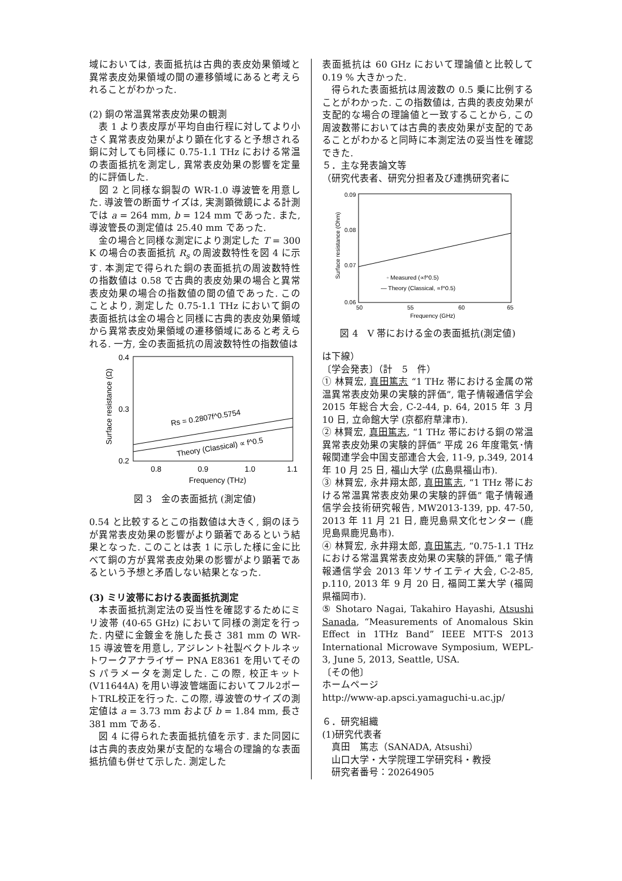域においては, 表面抵抗は古典的表皮効果領域と異常表皮効果領域の間の遷移領域にあると考えられることがわかった.
(2) 銅の常温異常表皮効果の観測
　表 1 より表皮厚が平均自由行程に対してより小さく異常表皮効果がより顕在化すると予想される銅に対しても同様に 0.75-1.1 THz における常温の表面抵抗を測定し, 異常表皮効果の影響を定量的に評価した.
　図 2 と同様な銅製の WR-1.0 導波管を用意した. 導波管の断面サイズは, 実測顕微鏡による計測では a = 264 mm, b = 124 mm であった. また, 導波管長の測定値は 25.40 mm であった.
　金の場合と同様な測定により測定した T = 300 K の場合の表面抵抗 R<sub>s</sub> の周波数特性を図 4 に示す. 本測定で得られた銅の表面抵抗の周波数特性の指数値は 0.58 で古典的表皮効果の場合と異常表皮効果の場合の指数値の間の値であった. このことより, 測定した 0.75-1.1 THz において銅の表面抵抗は金の場合と同様に古典的表皮効果領域から異常表皮効果領域の遷移領域にあると考えられる. 一方, 金の表面抵抗の周波数特性の指数値は
0.4
0.3
0.2
0.8
0.9
1.0
1.1
Frequency (THz)
Surface resistance (Ω)
Rs = 0.2807f^0.5754
Theory (Classical) ∝ f^0.5
図 3　金の表面抵抗 (測定値)
0.54 と比較するとこの指数値は大きく, 銅のほうが異常表皮効果の影響がより顕著であるという結果となった. このことは表 1 に示した様に金に比べて銅の方が異常表皮効果の影響がより顕著であるという予想と矛盾しない結果となった.
(3) ミリ波帯における表面抵抗測定
　本表面抵抗測定法の妥当性を確認するためにミリ波帯 (40-65 GHz) において同様の測定を行った. 内壁に金鍍金を施した長さ 381 mm の WR-15 導波管を用意し, アジレント社製ベクトルネットワークアナライザー PNA E8361 を用いてその S パラメータを測定した. この際, 校正キット(V11644A) を用い導波管端面においてフル2ポートTRL校正を行った. この際, 導波管のサイズの測定値は a = 3.73 mm および b = 1.84 mm, 長さ 381 mm である.
　図 4 に得られた表面抵抗値を示す. また同図には古典的表皮効果が支配的な場合の理論的な表面抵抗値も併せて示した. 測定した
表面抵抗は 60 GHz において理論値と比較して 0.19 % 大きかった.
　得られた表面抵抗は周波数の 0.5 乗に比例することがわかった. この指数値は, 古典的表皮効果が支配的な場合の理論値と一致することから, この周波数帯においては古典的表皮効果が支配的であることがわかると同時に本測定法の妥当性を確認できた.
５．主な発表論文等
（研究代表者、研究分担者及び連携研究者に
0.09
0.08
0.07
0.06
50
55
60
65
Frequency (GHz)
Surface resistance (Ohm)
◦ Measured (∝f^0.5)
— Theory (Classical, ∝f^0.5)
図 4　V 帯における金の表面抵抗(測定値)
は下線）
〔学会発表〕（計　5　件）
① 林賢宏, 真田篤志 “1 THz 帯における金属の常温異常表皮効果の実験的評価”, 電子情報通信学会 2015 年総合大会, C-2-44, p. 64, 2015 年 3 月 10 日, 立命館大学 (京都府草津市).
② 林賢宏, 真田篤志, “1 THz 帯における銅の常温異常表皮効果の実験的評価” 平成 26 年度電気･情報関連学会中国支部連合大会, 11-9, p.349, 2014 年 10 月 25 日, 福山大学 (広島県福山市).
③ 林賢宏, 永井翔太郎, 真田篤志, “1 THz 帯における常温異常表皮効果の実験的評価” 電子情報通信学会技術研究報告, MW2013-139, pp. 47-50, 2013 年 11 月 21 日, 鹿児島県文化センター (鹿児島県鹿児島市).
④ 林賢宏, 永井翔太郎, 真田篤志, “0.75-1.1 THz における常温異常表皮効果の実験的評価,” 電子情報通信学会 2013 年ソサイエティ大会, C-2-85, p.110, 2013 年 9 月 20 日, 福岡工業大学 (福岡県福岡市).
⑤ Shotaro Nagai, Takahiro Hayashi, Atsushi Sanada, “Measurements of Anomalous Skin Effect in 1THz Band” IEEE MTT-S 2013 International Microwave Symposium, WEPL-3, June 5, 2013, Seattle, USA.
〔その他〕
ホームページ
http://www-ap.apsci.yamaguchi-u.ac.jp/
６．研究組織
(1)研究代表者
　真田　篤志（SANADA, Atsushi）
　山口大学・大学院理工学研究科・教授
　研究者番号：20264905